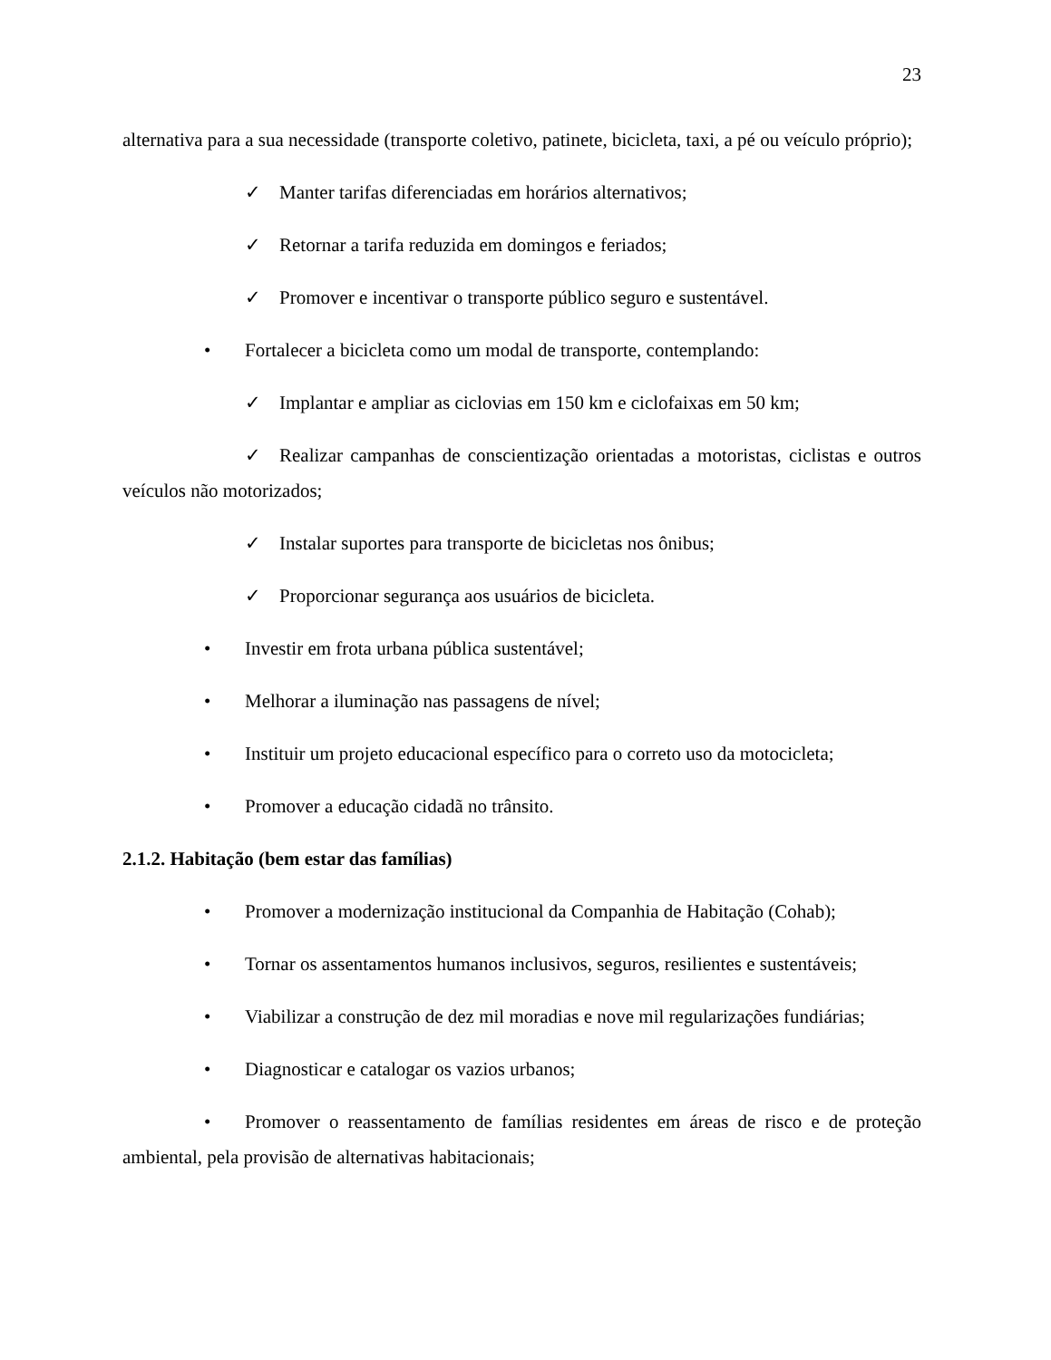23
alternativa para a sua necessidade (transporte coletivo, patinete, bicicleta, taxi, a pé ou veículo próprio);
✓ Manter tarifas diferenciadas em horários alternativos;
✓ Retornar a tarifa reduzida em domingos e feriados;
✓ Promover e incentivar o transporte público seguro e sustentável.
• Fortalecer a bicicleta como um modal de transporte, contemplando:
✓ Implantar e ampliar as ciclovias em 150 km e ciclofaixas em 50 km;
✓ Realizar campanhas de conscientização orientadas a motoristas, ciclistas e outros veículos não motorizados;
✓ Instalar suportes para transporte de bicicletas nos ônibus;
✓ Proporcionar segurança aos usuários de bicicleta.
• Investir em frota urbana pública sustentável;
• Melhorar a iluminação nas passagens de nível;
• Instituir um projeto educacional específico para o correto uso da motocicleta;
• Promover a educação cidadã no trânsito.
2.1.2. Habitação (bem estar das famílias)
• Promover a modernização institucional da Companhia de Habitação (Cohab);
• Tornar os assentamentos humanos inclusivos, seguros, resilientes e sustentáveis;
• Viabilizar a construção de dez mil moradias e nove mil regularizações fundiárias;
• Diagnosticar e catalogar os vazios urbanos;
• Promover o reassentamento de famílias residentes em áreas de risco e de proteção ambiental, pela provisão de alternativas habitacionais;